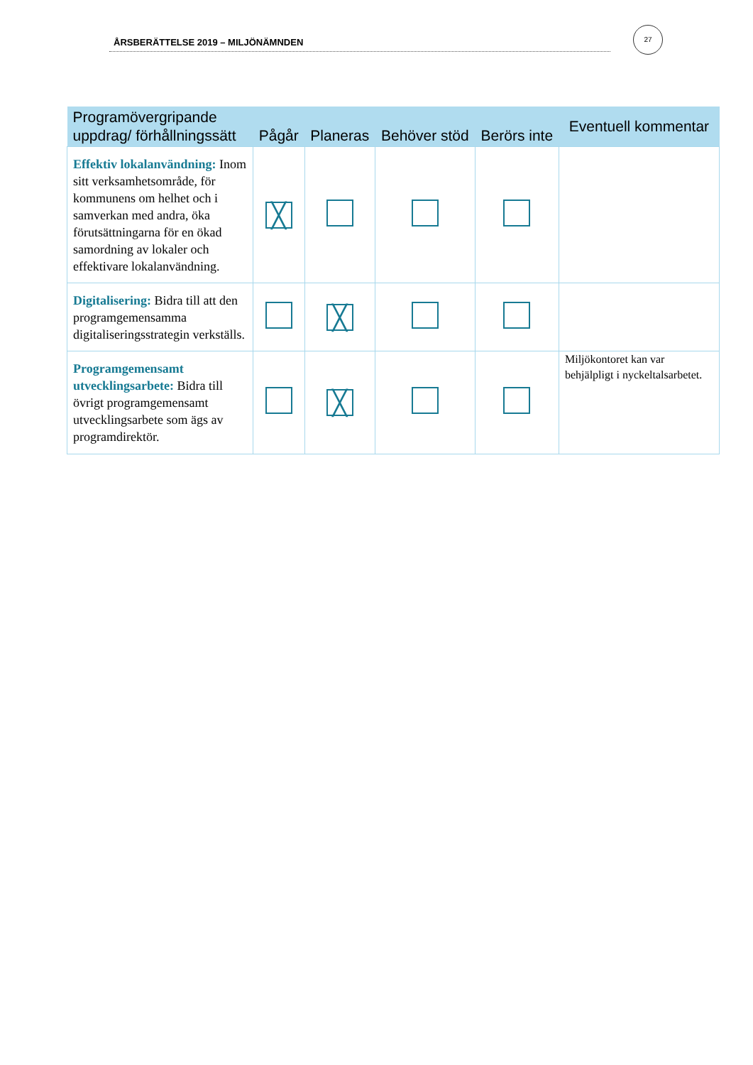ÅRSBERÄTTELSE 2019 – MILJÖNÄMNDEN
27
| Programövergripande uppdrag/ förhållningssätt | Pågår | Planeras | Behöver stöd | Berörs inte | Eventuell kommentar |
| --- | --- | --- | --- | --- | --- |
| Effektiv lokalanvändning: Inom sitt verksamhetsområde, för kommunens om helhet och i samverkan med andra, öka förutsättningarna för en ökad samordning av lokaler och effektivare lokalanvändning. | ╳ | | | | |
| Digitalisering: Bidra till att den programgemensamma digitaliseringsstrategin verkställs. | | ╳ | | | |
| Programgemensamt utvecklingsarbete: Bidra till övrigt programgemensamt utvecklingsarbete som ägs av programdirektör. | | ╳ | | | Miljökontoret kan var behjälpligt i nyckeltalsarbetet. |